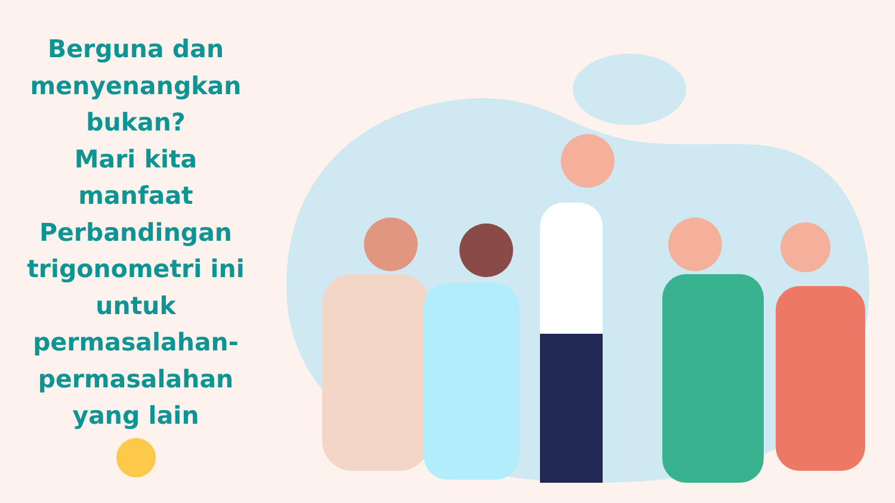Berguna dan
menyenangkan
bukan?
Mari kita
manfaat
Perbandingan
trigonometri ini
untuk
permasalahan-
permasalahan
yang lain